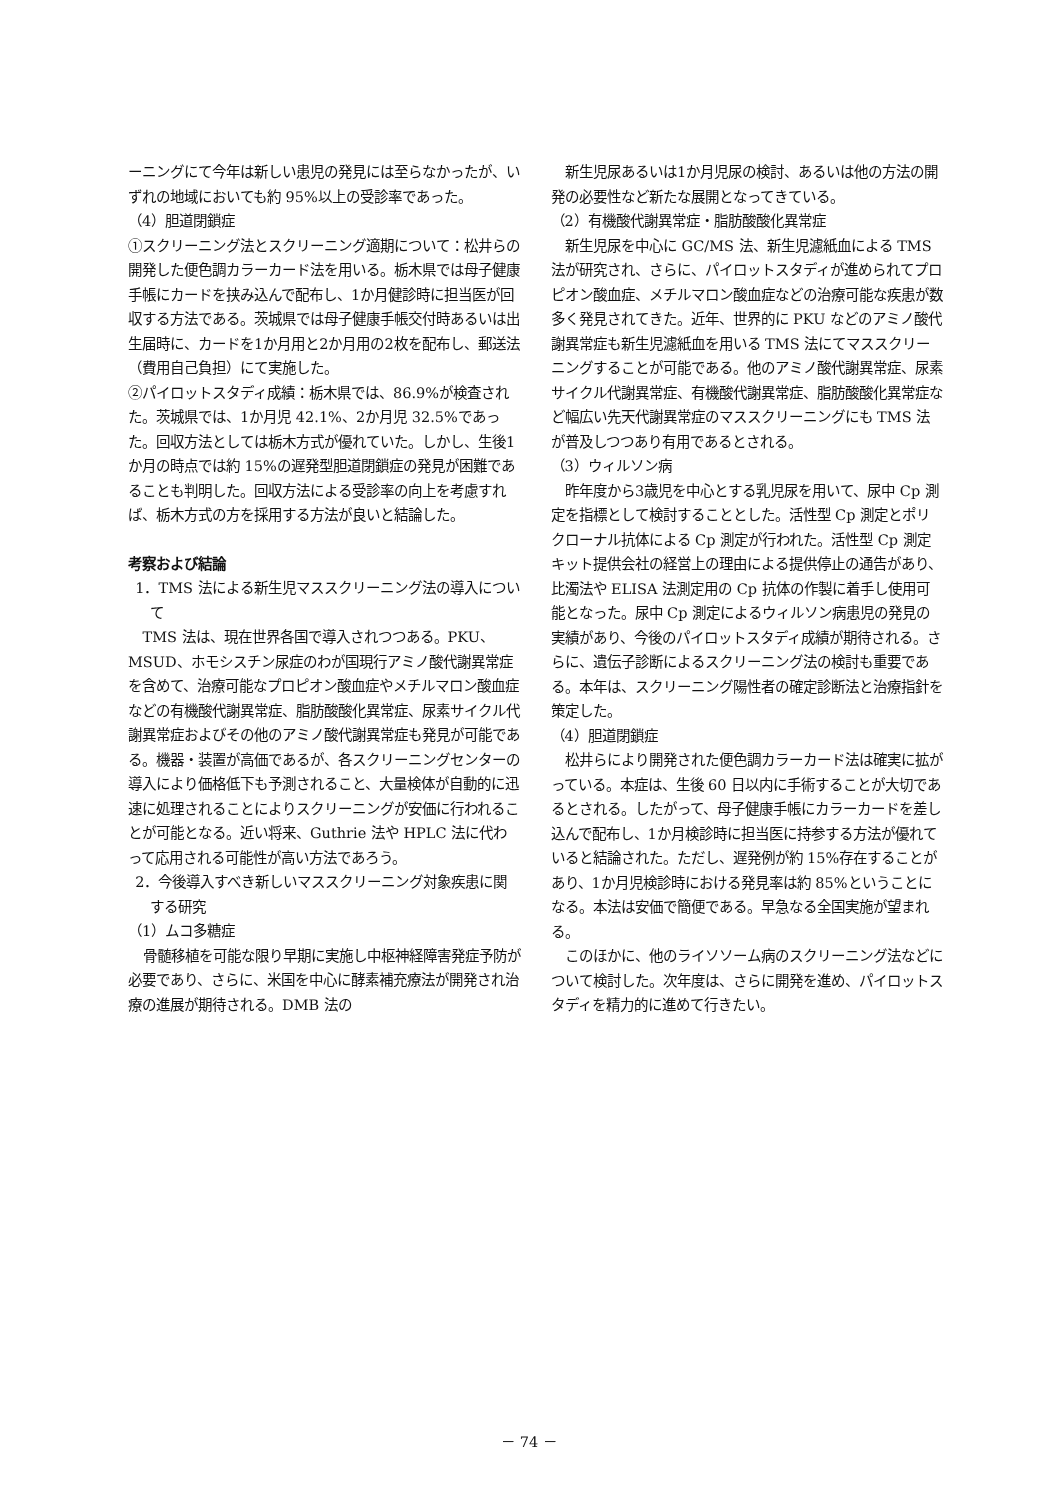ーニングにて今年は新しい患児の発見には至らなかったが、いずれの地域においても約 95%以上の受診率であった。
（4）胆道閉鎖症
①スクリーニング法とスクリーニング適期について：松井らの開発した便色調カラーカード法を用いる。栃木県では母子健康手帳にカードを挟み込んで配布し、1か月健診時に担当医が回収する方法である。茨城県では母子健康手帳交付時あるいは出生届時に、カードを1か月用と2か月用の2枚を配布し、郵送法（費用自己負担）にて実施した。
②パイロットスタディ成績：栃木県では、86.9%が検査された。茨城県では、1か月児 42.1%、2か月児 32.5%であった。回収方法としては栃木方式が優れていた。しかし、生後1か月の時点では約 15%の遅発型胆道閉鎖症の発見が困難であることも判明した。回収方法による受診率の向上を考慮すれば、栃木方式の方を採用する方法が良いと結論した。
考察および結論
1．TMS 法による新生児マススクリーニング法の導入について
TMS 法は、現在世界各国で導入されつつある。PKU、MSUD、ホモシスチン尿症のわが国現行アミノ酸代謝異常症を含めて、治療可能なプロピオン酸血症やメチルマロン酸血症などの有機酸代謝異常症、脂肪酸酸化異常症、尿素サイクル代謝異常症およびその他のアミノ酸代謝異常症も発見が可能である。機器・装置が高価であるが、各スクリーニングセンターの導入により価格低下も予測されること、大量検体が自動的に迅速に処理されることによりスクリーニングが安価に行われることが可能となる。近い将来、Guthrie 法や HPLC 法に代わって応用される可能性が高い方法であろう。
2．今後導入すべき新しいマススクリーニング対象疾患に関する研究
（1）ムコ多糖症
骨髄移植を可能な限り早期に実施し中枢神経障害発症予防が必要であり、さらに、米国を中心に酵素補充療法が開発され治療の進展が期待される。DMB 法の
新生児尿あるいは1か月児尿の検討、あるいは他の方法の開発の必要性など新たな展開となってきている。
（2）有機酸代謝異常症・脂肪酸酸化異常症
新生児尿を中心に GC/MS 法、新生児濾紙血による TMS 法が研究され、さらに、パイロットスタディが進められてプロピオン酸血症、メチルマロン酸血症などの治療可能な疾患が数多く発見されてきた。近年、世界的に PKU などのアミノ酸代謝異常症も新生児濾紙血を用いる TMS 法にてマススクリーニングすることが可能である。他のアミノ酸代謝異常症、尿素サイクル代謝異常症、有機酸代謝異常症、脂肪酸酸化異常症など幅広い先天代謝異常症のマススクリーニングにも TMS 法が普及しつつあり有用であるとされる。
（3）ウィルソン病
昨年度から3歳児を中心とする乳児尿を用いて、尿中 Cp 測定を指標として検討することとした。活性型 Cp 測定とポリクローナル抗体による Cp 測定が行われた。活性型 Cp 測定キット提供会社の経営上の理由による提供停止の通告があり、比濁法や ELISA 法測定用の Cp 抗体の作製に着手し使用可能となった。尿中 Cp 測定によるウィルソン病患児の発見の実績があり、今後のパイロットスタディ成績が期待される。さらに、遺伝子診断によるスクリーニング法の検討も重要である。本年は、スクリーニング陽性者の確定診断法と治療指針を策定した。
（4）胆道閉鎖症
松井らにより開発された便色調カラーカード法は確実に拡がっている。本症は、生後 60 日以内に手術することが大切であるとされる。したがって、母子健康手帳にカラーカードを差し込んで配布し、1か月検診時に担当医に持参する方法が優れていると結論された。ただし、遅発例が約 15%存在することがあり、1か月児検診時における発見率は約 85%ということになる。本法は安価で簡便である。早急なる全国実施が望まれる。
このほかに、他のライソソーム病のスクリーニング法などについて検討した。次年度は、さらに開発を進め、パイロットスタディを精力的に進めて行きたい。
－ 74 －